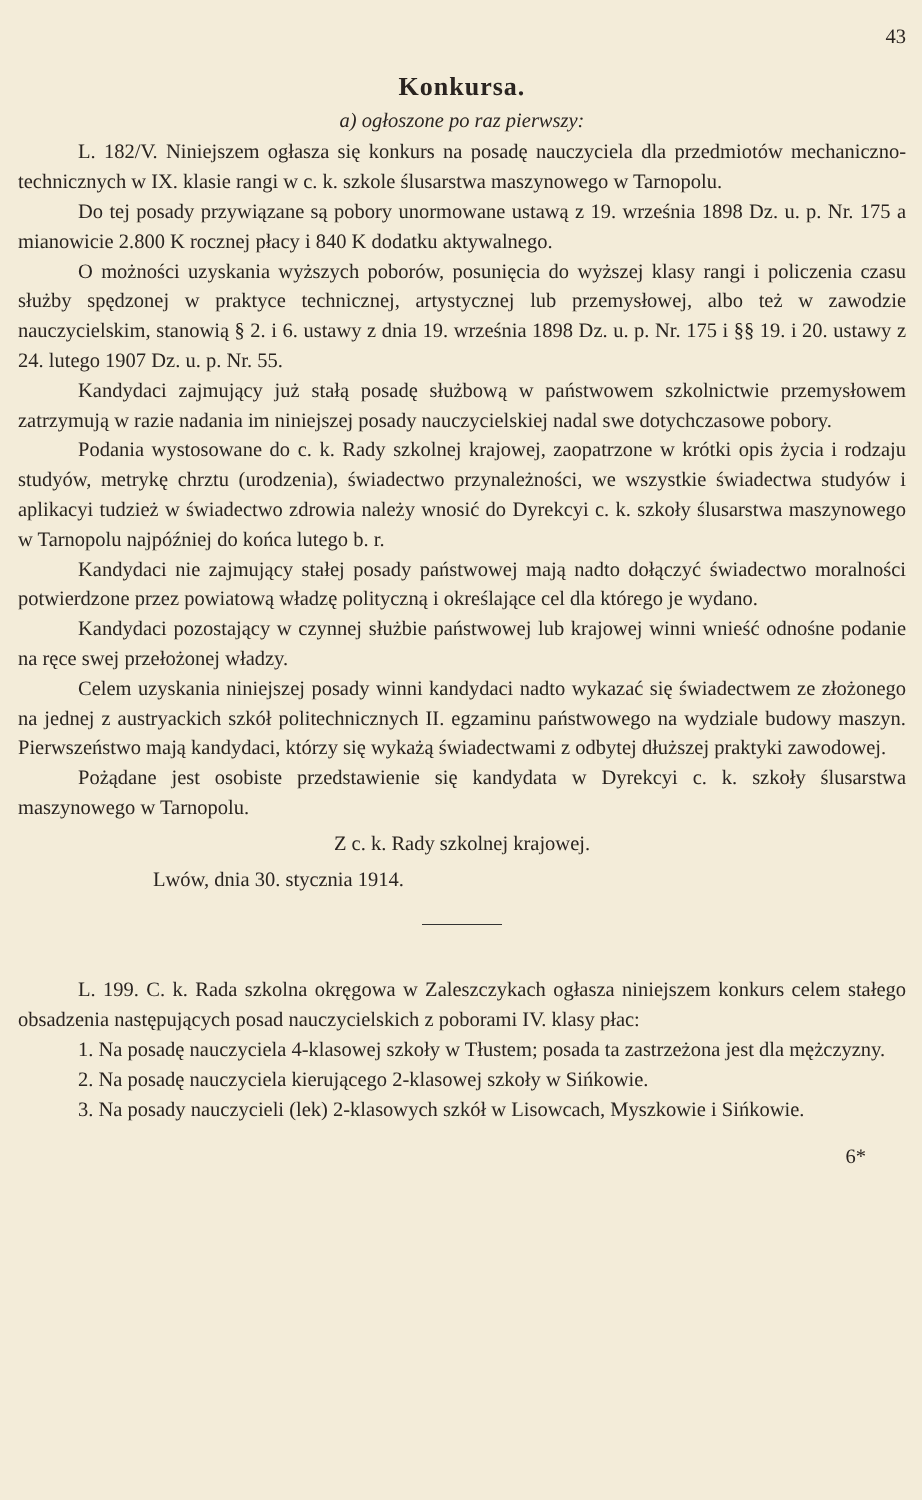43
Konkursa.
a) ogłoszone po raz pierwszy:
L. 182/V. Niniejszem ogłasza się konkurs na posadę nauczyciela dla przedmiotów mechaniczno-technicznych w IX. klasie rangi w c. k. szkole ślusarstwa maszynowego w Tarnopolu.
Do tej posady przywiązane są pobory unormowane ustawą z 19. września 1898 Dz. u. p. Nr. 175 a mianowicie 2.800 K rocznej płacy i 840 K dodatku aktywalnego.
O możności uzyskania wyższych poborów, posunięcia do wyższej klasy rangi i policzenia czasu służby spędzonej w praktyce technicznej, artystycznej lub przemysłowej, albo też w zawodzie nauczycielskim, stanowią § 2. i 6. ustawy z dnia 19. września 1898 Dz. u. p. Nr. 175 i §§ 19. i 20. ustawy z 24. lutego 1907 Dz. u. p. Nr. 55.
Kandydaci zajmujący już stałą posadę służbową w państwowem szkolnictwie przemysłowem zatrzymują w razie nadania im niniejszej posady nauczycielskiej nadal swe dotychczasowe pobory.
Podania wystosowane do c. k. Rady szkolnej krajowej, zaopatrzone w krótki opis życia i rodzaju studyów, metrykę chrztu (urodzenia), świadectwo przynależności, we wszystkie świadectwa studyów i aplikacyi tudzież w świadectwo zdrowia należy wnosić do Dyrekcyi c. k. szkoły ślusarstwa maszynowego w Tarnopolu najpóźniej do końca lutego b. r.
Kandydaci nie zajmujący stałej posady państwowej mają nadto dołączyć świadectwo moralności potwierdzone przez powiatową władzę polityczną i określające cel dla którego je wydano.
Kandydaci pozostający w czynnej służbie państwowej lub krajowej winni wnieść odnośne podanie na ręce swej przełożonej władzy.
Celem uzyskania niniejszej posady winni kandydaci nadto wykazać się świadectwem ze złożonego na jednej z austryackich szkół politechnicznych II. egzaminu państwowego na wydziale budowy maszyn. Pierwszeństwo mają kandydaci, którzy się wykażą świadectwami z odbytej dłuższej praktyki zawodowej.
Pożądane jest osobiste przedstawienie się kandydata w Dyrekcyi c. k. szkoły ślusarstwa maszynowego w Tarnopolu.
Z c. k. Rady szkolnej krajowej.
Lwów, dnia 30. stycznia 1914.
L. 199. C. k. Rada szkolna okręgowa w Zaleszczykach ogłasza niniejszem konkurs celem stałego obsadzenia następujących posad nauczycielskich z poborami IV. klasy płac:
1. Na posadę nauczyciela 4-klasowej szkoły w Tłustem; posada ta zastrzeżona jest dla mężczyzny.
2. Na posadę nauczyciela kierującego 2-klasowej szkoły w Sińkowie.
3. Na posady nauczycieli (lek) 2-klasowych szkół w Lisowcach, Myszkowie i Sińkowie.
6*